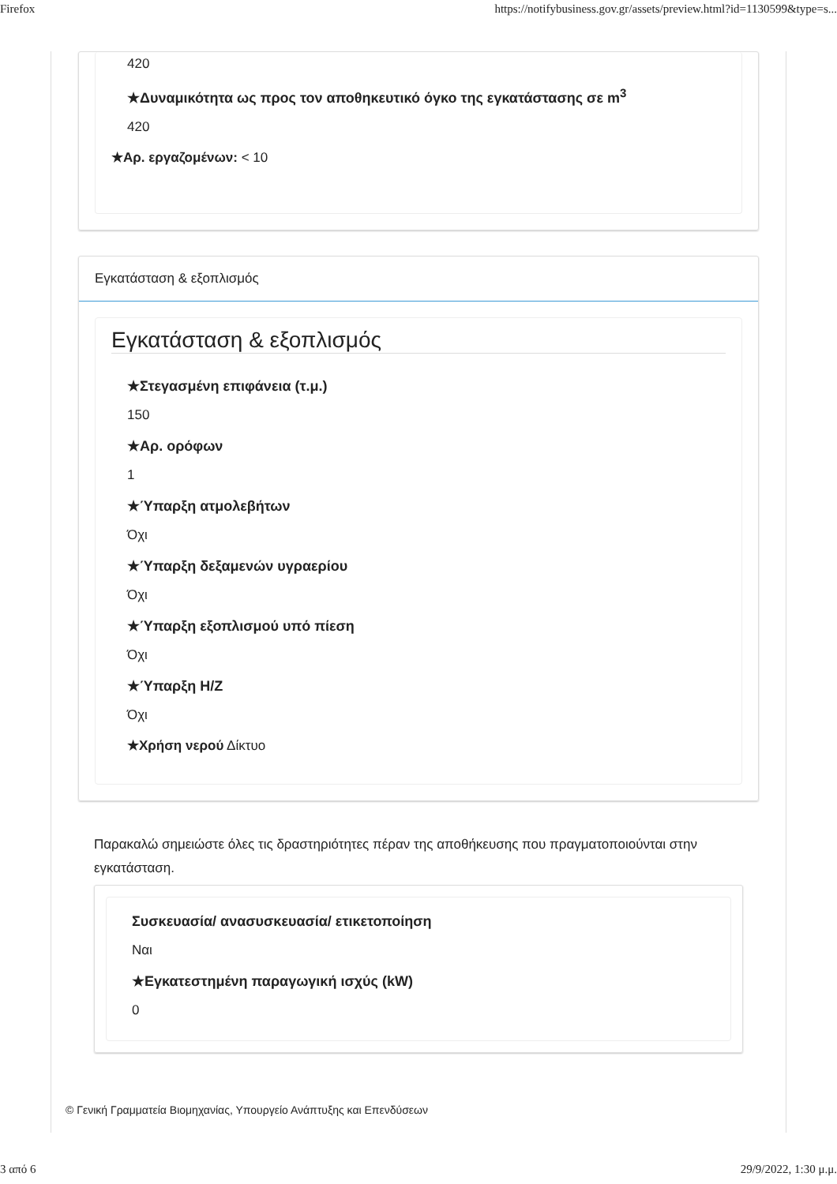Firefox https://notifybusiness.gov.gr/assets/preview.html?id=1130599&type=s...
420
★Δυναμικότητα ως προς τον αποθηκευτικό όγκο της εγκατάστασης σε m<sup>3</sup>
420
★Αρ. εργαζομένων: < 10
Εγκατάσταση & εξοπλισμός
Εγκατάσταση & εξοπλισμός
★Στεγασμένη επιφάνεια (τ.μ.)
150
★Αρ. ορόφων
1
★Ύπαρξη ατμολεβήτων
Όχι
★Ύπαρξη δεξαμενών υγραερίου
Όχι
★Ύπαρξη εξοπλισμού υπό πίεση
Όχι
★Ύπαρξη Η/Ζ
Όχι
★Χρήση νερού Δίκτυο
Παρακαλώ σημειώστε όλες τις δραστηριότητες πέραν της αποθήκευσης που πραγματοποιούνται στην εγκατάσταση.
Συσκευασία/ ανασυσκευασία/ ετικετοποίηση
Ναι
★Εγκατεστημένη παραγωγική ισχύς (kW)
0
© Γενική Γραμματεία Βιομηχανίας, Υπουργείο Ανάπτυξης και Επενδύσεων
3 από 6 29/9/2022, 1:30 μ.μ.